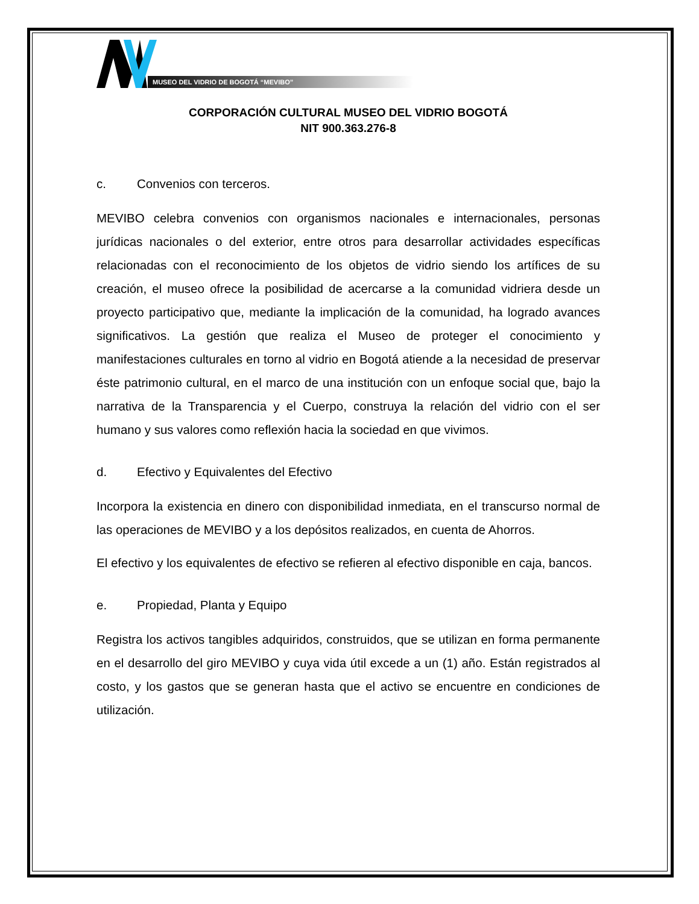MUSEO DEL VIDRIO DE BOGOTÁ “MEVIBO”
CORPORACIÓN CULTURAL MUSEO DEL VIDRIO BOGOTÁ
NIT 900.363.276-8
c. Convenios con terceros.
MEVIBO celebra convenios con organismos nacionales e internacionales, personas jurídicas nacionales o del exterior, entre otros para desarrollar actividades específicas relacionadas con el reconocimiento de los objetos de vidrio siendo los artífices de su creación, el museo ofrece la posibilidad de acercarse a la comunidad vidriera desde un proyecto participativo que, mediante la implicación de la comunidad, ha logrado avances significativos. La gestión que realiza el Museo de proteger el conocimiento y manifestaciones culturales en torno al vidrio en Bogotá atiende a la necesidad de preservar éste patrimonio cultural, en el marco de una institución con un enfoque social que, bajo la narrativa de la Transparencia y el Cuerpo, construya la relación del vidrio con el ser humano y sus valores como reflexión hacia la sociedad en que vivimos.
d. Efectivo y Equivalentes del Efectivo
Incorpora la existencia en dinero con disponibilidad inmediata, en el transcurso normal de las operaciones de MEVIBO y a los depósitos realizados, en cuenta de Ahorros.
El efectivo y los equivalentes de efectivo se refieren al efectivo disponible en caja, bancos.
e. Propiedad, Planta y Equipo
Registra los activos tangibles adquiridos, construidos, que se utilizan en forma permanente en el desarrollo del giro MEVIBO y cuya vida útil excede a un (1) año. Están registrados al costo, y los gastos que se generan hasta que el activo se encuentre en condiciones de utilización.